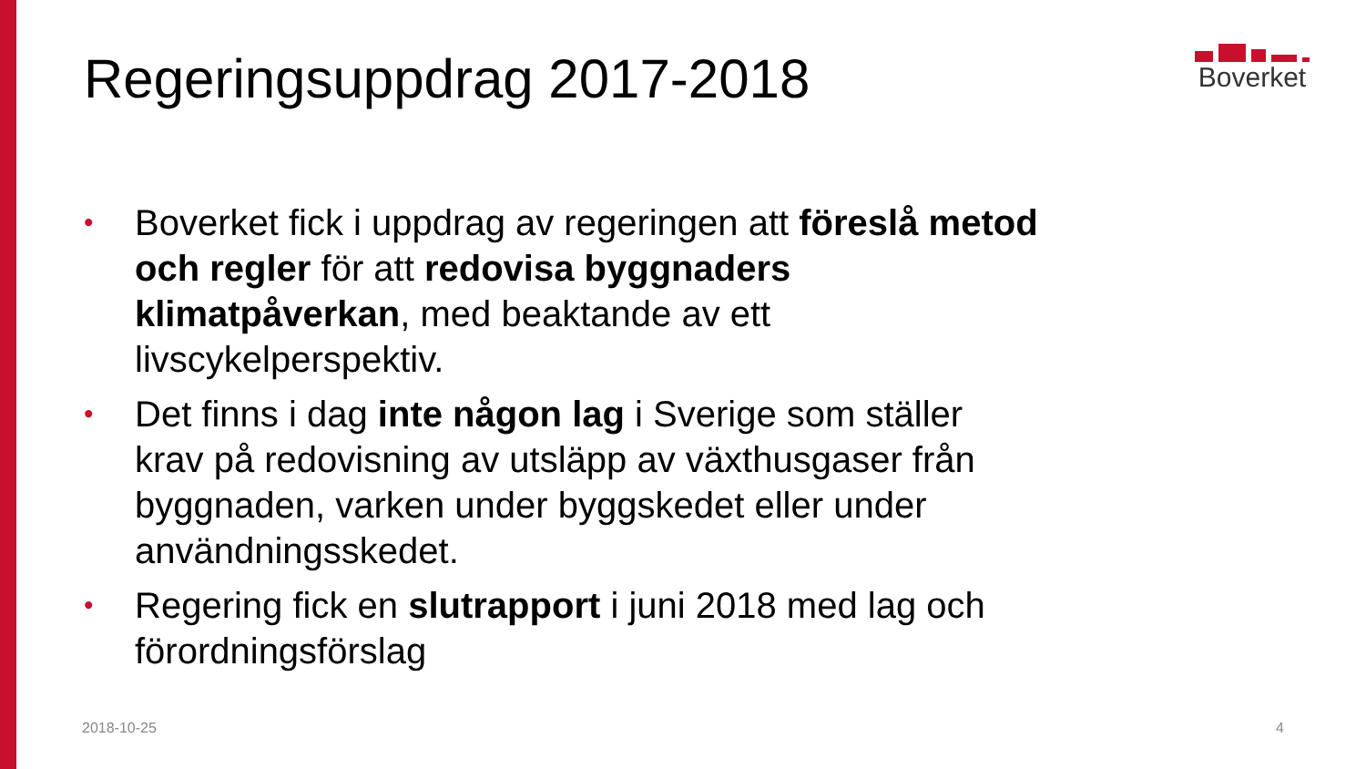Regeringsuppdrag 2017-2018
Boverket
• Boverket fick i uppdrag av regeringen att föreslå metod och regler för att redovisa byggnaders klimatpåverkan, med beaktande av ett livscykelperspektiv.
• Det finns i dag inte någon lag i Sverige som ställer krav på redovisning av utsläpp av växthusgaser från byggnaden, varken under byggskedet eller under användningsskedet.
• Regering fick en slutrapport i juni 2018 med lag och förordningsförslag
2018-10-25 4